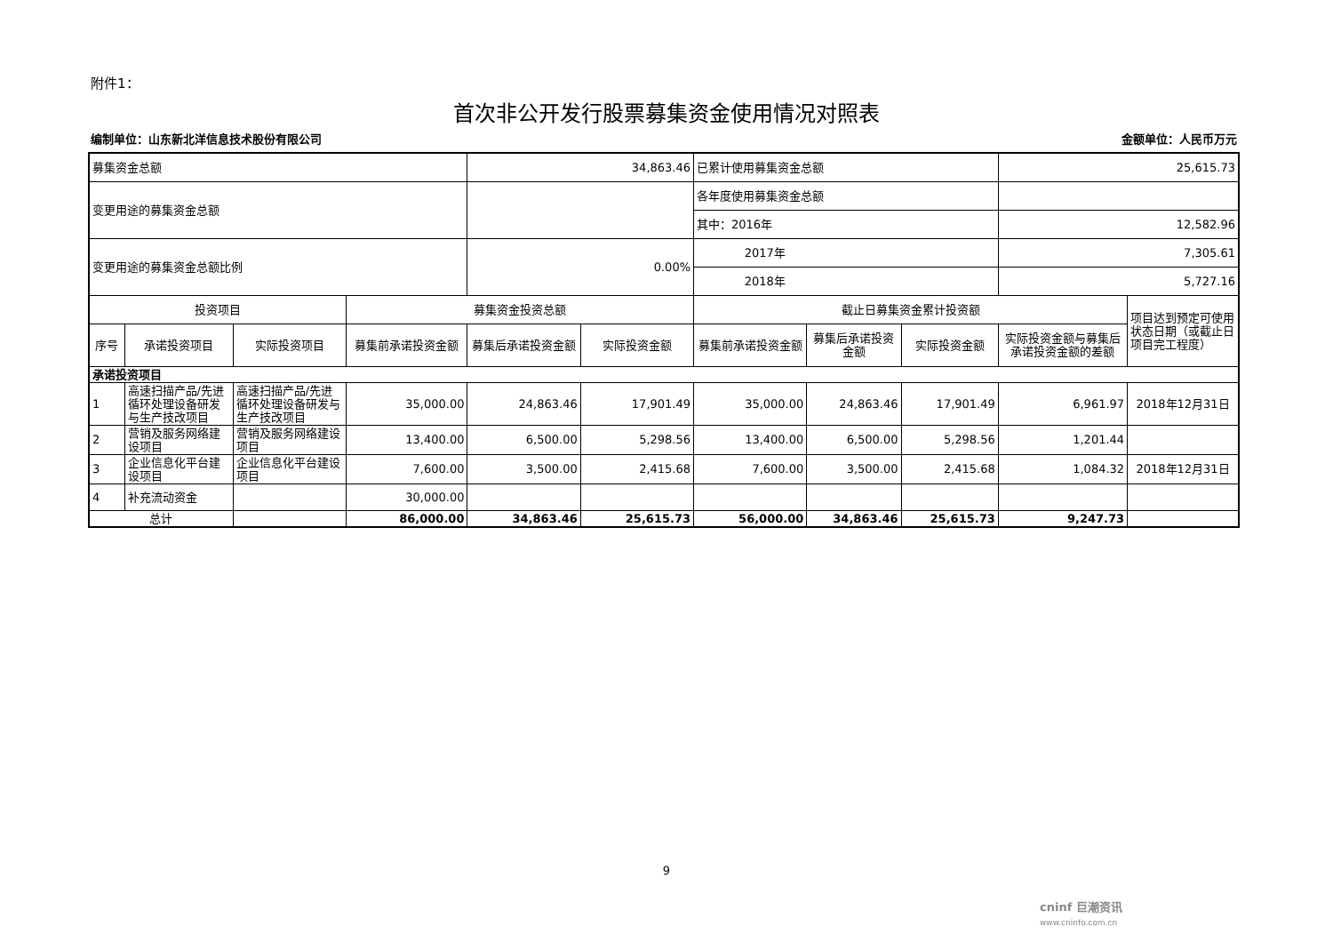附件1：
首次非公开发行股票募集资金使用情况对照表
编制单位：山东新北洋信息技术股份有限公司 金额单位：人民币万元
| 募集资金总额 | | | | 34,863.46 | | 已累计使用募集资金总额 | | | 25,615.73 | |
| 变更用途的募集资金总额 | | | | | | 各年度使用募集资金总额 | | | | |
| | | | | | | 其中：2016年 | | | 12,582.96 | |
| 变更用途的募集资金总额比例 | | | | 0.00% | | 2017年 | | | 7,305.61 | |
| | | | | | | 2018年 | | | 5,727.16 | |
| 投资项目 | | | 募集资金投资总额 | | | 截止日募集资金累计投资额 | | | | 项目达到预定可使用状态日期（或截止日项目完工程度） |
| 序号 | 承诺投资项目 | 实际投资项目 | 募集前承诺投资金额 | 募集后承诺投资金额 | 实际投资金额 | 募集前承诺投资金额 | 募集后承诺投资金额 | 实际投资金额 | 实际投资金额与募集后承诺投资金额的差额 | |
| 承诺投资项目 | | | | | | | | | | |
| 1 | 高速扫描产品/先进循环处理设备研发与生产技改项目 | 高速扫描产品/先进循环处理设备研发与生产技改项目 | 35,000.00 | 24,863.46 | 17,901.49 | 35,000.00 | 24,863.46 | 17,901.49 | 6,961.97 | 2018年12月31日 |
| 2 | 营销及服务网络建设项目 | 营销及服务网络建设项目 | 13,400.00 | 6,500.00 | 5,298.56 | 13,400.00 | 6,500.00 | 5,298.56 | 1,201.44 | |
| 3 | 企业信息化平台建设项目 | 企业信息化平台建设项目 | 7,600.00 | 3,500.00 | 2,415.68 | 7,600.00 | 3,500.00 | 2,415.68 | 1,084.32 | 2018年12月31日 |
| 4 | 补充流动资金 | | 30,000.00 | | | | | | | |
| 总计 | | | 86,000.00 | 34,863.46 | 25,615.73 | 56,000.00 | 34,863.46 | 25,615.73 | 9,247.73 | |
9
cninf 巨潮资讯
www.cninfo.com.cn